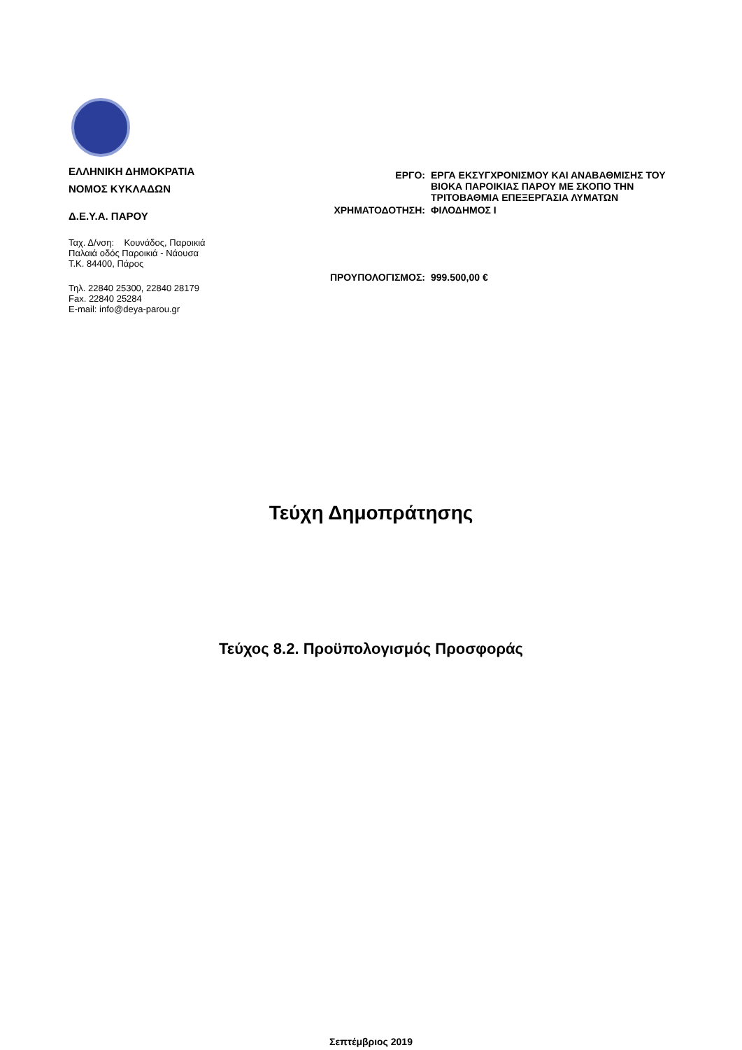ΕΛΛΗΝΙΚΗ ΔΗΜΟΚΡΑΤΙΑ
ΝΟΜΟΣ ΚΥΚΛΑΔΩΝ
Δ.Ε.Υ.Α. ΠΑΡΟΥ
Ταχ. Δ/νση: Κουνάδος, Παροικιά
Παλαιά οδός Παροικιά - Νάουσα
Τ.Κ. 84400, Πάρος
Τηλ. 22840 25300, 22840 28179
Fax. 22840 25284
E-mail: info@deya-parou.gr
ΕΡΓΟ: ΕΡΓΑ ΕΚΣΥΓΧΡΟΝΙΣΜΟΥ ΚΑΙ ΑΝΑΒΑΘΜΙΣΗΣ ΤΟΥ ΒΙΟΚΑ ΠΑΡΟΙΚΙΑΣ ΠΑΡΟΥ ΜΕ ΣΚΟΠΟ ΤΗΝ ΤΡΙΤΟΒΑΘΜΙΑ ΕΠΕΞΕΡΓΑΣΙΑ ΛΥΜΑΤΩΝ
ΧΡΗΜΑΤΟΔΟΤΗΣΗ: ΦΙΛΟΔΗΜΟΣ Ι
ΠΡΟΥΠΟΛΟΓΙΣΜΟΣ: 999.500,00 €
Τεύχη Δημοπράτησης
Τεύχος 8.2. Προϋπολογισμός Προσφοράς
Σεπτέμβριος 2019